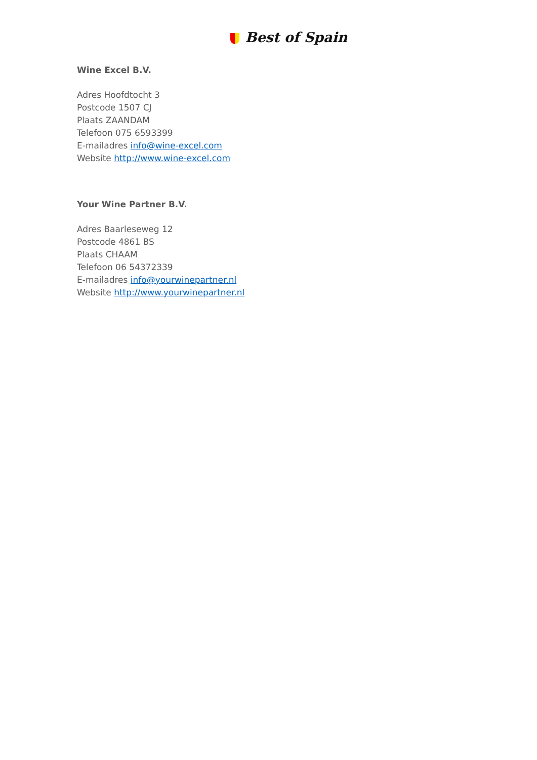Best of Spain
Wine Excel B.V.
Adres Hoofdtocht 3
Postcode 1507 CJ
Plaats ZAANDAM
Telefoon 075 6593399
E-mailadres info@wine-excel.com
Website http://www.wine-excel.com
Your Wine Partner B.V.
Adres Baarleseweg 12
Postcode 4861 BS
Plaats CHAAM
Telefoon 06 54372339
E-mailadres info@yourwinepartner.nl
Website http://www.yourwinepartner.nl